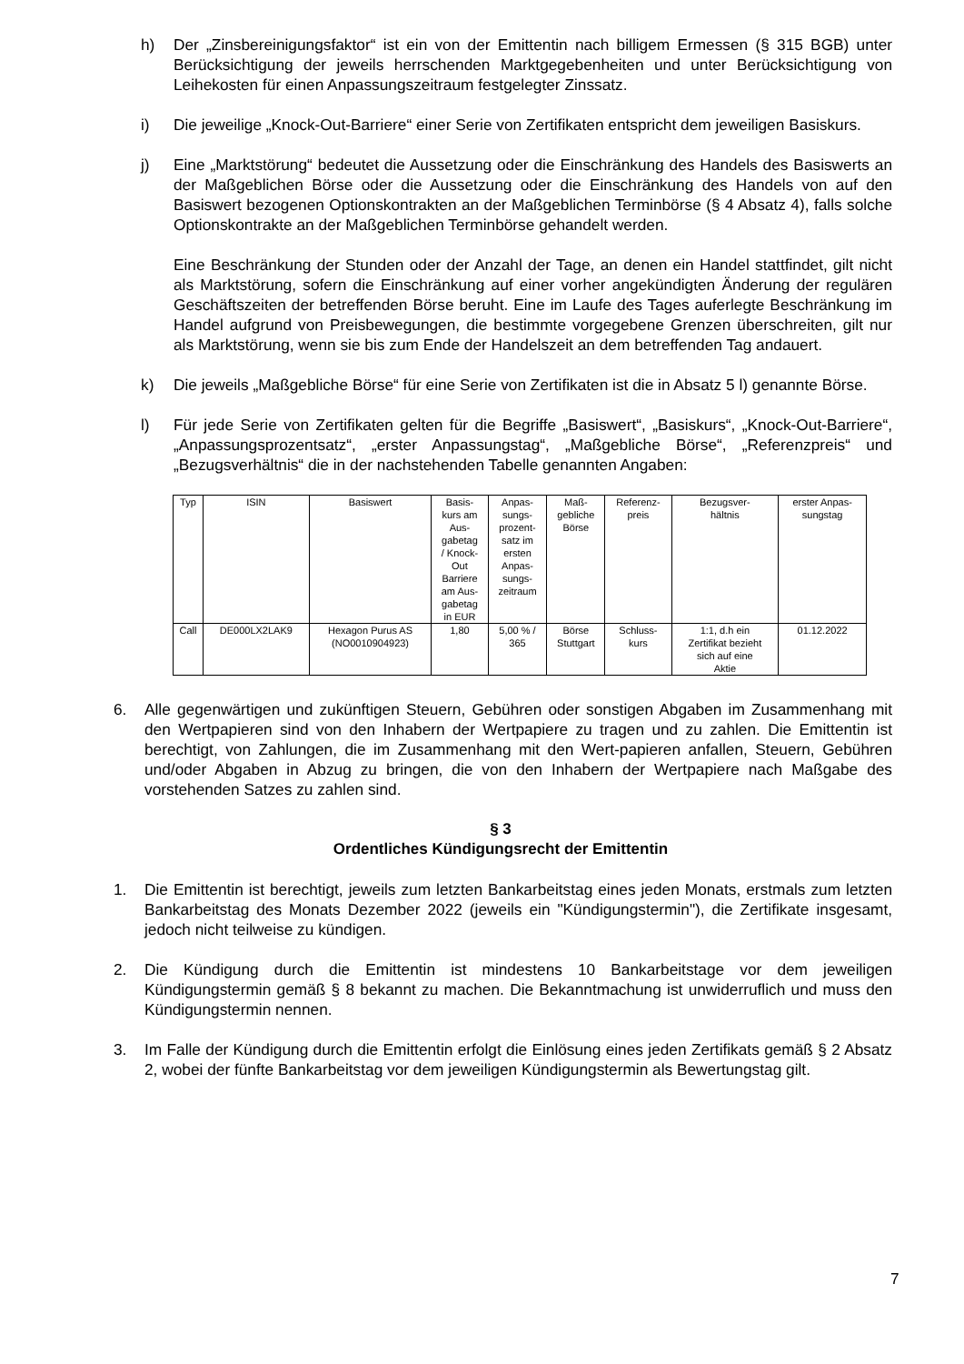h) Der „Zinsbereinigungsfaktor“ ist ein von der Emittentin nach billigem Ermessen (§ 315 BGB) unter Berücksichtigung der jeweils herrschenden Marktgegebenheiten und unter Berücksichtigung von Leihekosten für einen Anpassungszeitraum festgelegter Zinssatz.
i) Die jeweilige „Knock-Out-Barriere“ einer Serie von Zertifikaten entspricht dem jeweiligen Basiskurs.
j) Eine „Marktstörung“ bedeutet die Aussetzung oder die Einschränkung des Handels des Basiswerts an der Maßgeblichen Börse oder die Aussetzung oder die Einschränkung des Handels von auf den Basiswert bezogenen Optionskontrakten an der Maßgeblichen Terminbörse (§ 4 Absatz 4), falls solche Optionskontrakte an der Maßgeblichen Terminbörse gehandelt werden.
Eine Beschränkung der Stunden oder der Anzahl der Tage, an denen ein Handel stattfindet, gilt nicht als Marktstörung, sofern die Einschränkung auf einer vorher angekündigten Änderung der regulären Geschäftszeiten der betreffenden Börse beruht. Eine im Laufe des Tages auferlegte Beschränkung im Handel aufgrund von Preisbewegungen, die bestimmte vorgegebene Grenzen überschreiten, gilt nur als Marktstörung, wenn sie bis zum Ende der Handelszeit an dem betreffenden Tag andauert.
k) Die jeweils „Maßgebliche Börse“ für eine Serie von Zertifikaten ist die in Absatz 5 l) genannte Börse.
l) Für jede Serie von Zertifikaten gelten für die Begriffe „Basiswert“, „Basiskurs“, „Knock-Out-Barriere“, „Anpassungsprozentsatz“, „erster Anpassungstag“, „Maßgebliche Börse“, „Referenzpreis“ und „Bezugsverhältnis“ die in der nachstehenden Tabelle genannten Angaben:
| Typ | ISIN | Basiswert | Basis- kurs am Aus- gabetag / Knock- Out Barriere am Aus- gabetag in EUR | Anpas- sungs- prozent- satz im ersten Anpas- sungs- zeitraum | Maß- gebliche Börse | Referenz- preis | Bezugsver- hältnis | erster Anpas- sungstag |
| --- | --- | --- | --- | --- | --- | --- | --- | --- |
| Call | DE000LX2LAK9 | Hexagon Purus AS (NO0010904923) | 1,80 | 5,00 % / 365 | Börse Stuttgart | Schluss- kurs | 1:1, d.h ein Zertifikat bezieht sich auf eine Aktie | 01.12.2022 |
6. Alle gegenwärtigen und zukünftigen Steuern, Gebühren oder sonstigen Abgaben im Zusammenhang mit den Wertpapieren sind von den Inhabern der Wertpapiere zu tragen und zu zahlen. Die Emittentin ist berechtigt, von Zahlungen, die im Zusammenhang mit den Wert-papieren anfallen, Steuern, Gebühren und/oder Abgaben in Abzug zu bringen, die von den Inhabern der Wertpapiere nach Maßgabe des vorstehenden Satzes zu zahlen sind.
§ 3
Ordentliches Kündigungsrecht der Emittentin
1. Die Emittentin ist berechtigt, jeweils zum letzten Bankarbeitstag eines jeden Monats, erstmals zum letzten Bankarbeitstag des Monats Dezember 2022 (jeweils ein "Kündigungstermin"), die Zertifikate insgesamt, jedoch nicht teilweise zu kündigen.
2. Die Kündigung durch die Emittentin ist mindestens 10 Bankarbeitstage vor dem jeweiligen Kündigungstermin gemäß § 8 bekannt zu machen. Die Bekanntmachung ist unwiderruflich und muss den Kündigungstermin nennen.
3. Im Falle der Kündigung durch die Emittentin erfolgt die Einlösung eines jeden Zertifikats gemäß § 2 Absatz 2, wobei der fünfte Bankarbeitstag vor dem jeweiligen Kündigungstermin als Bewertungstag gilt.
7